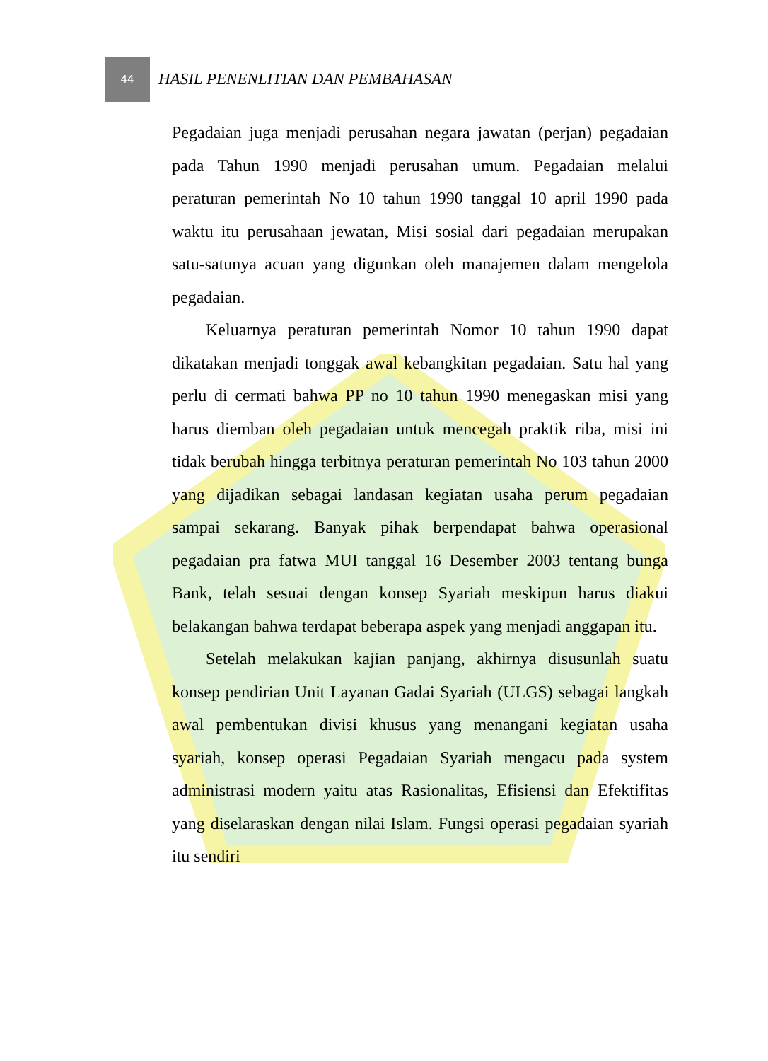44
HASIL PENENLITIAN DAN PEMBAHASAN
Pegadaian juga menjadi perusahan negara jawatan (perjan) pegadaian pada Tahun 1990 menjadi perusahan umum. Pegadaian melalui peraturan pemerintah No 10 tahun 1990 tanggal 10 april 1990 pada waktu itu perusahaan jewatan, Misi sosial dari pegadaian merupakan satu-satunya acuan yang digunkan oleh manajemen dalam mengelola pegadaian.
Keluarnya peraturan pemerintah Nomor 10 tahun 1990 dapat dikatakan menjadi tonggak awal kebangkitan pegadaian. Satu hal yang perlu di cermati bahwa PP no 10 tahun 1990 menegaskan misi yang harus diemban oleh pegadaian untuk mencegah praktik riba, misi ini tidak berubah hingga terbitnya peraturan pemerintah No 103 tahun 2000 yang dijadikan sebagai landasan kegiatan usaha perum pegadaian sampai sekarang. Banyak pihak berpendapat bahwa operasional pegadaian pra fatwa MUI tanggal 16 Desember 2003 tentang bunga Bank, telah sesuai dengan konsep Syariah meskipun harus diakui belakangan bahwa terdapat beberapa aspek yang menjadi anggapan itu.
Setelah melakukan kajian panjang, akhirnya disusunlah suatu konsep pendirian Unit Layanan Gadai Syariah (ULGS) sebagai langkah awal pembentukan divisi khusus yang menangani kegiatan usaha syariah, konsep operasi Pegadaian Syariah mengacu pada system administrasi modern yaitu atas Rasionalitas, Efisiensi dan Efektifitas yang diselaraskan dengan nilai Islam. Fungsi operasi pegadaian syariah itu sendiri